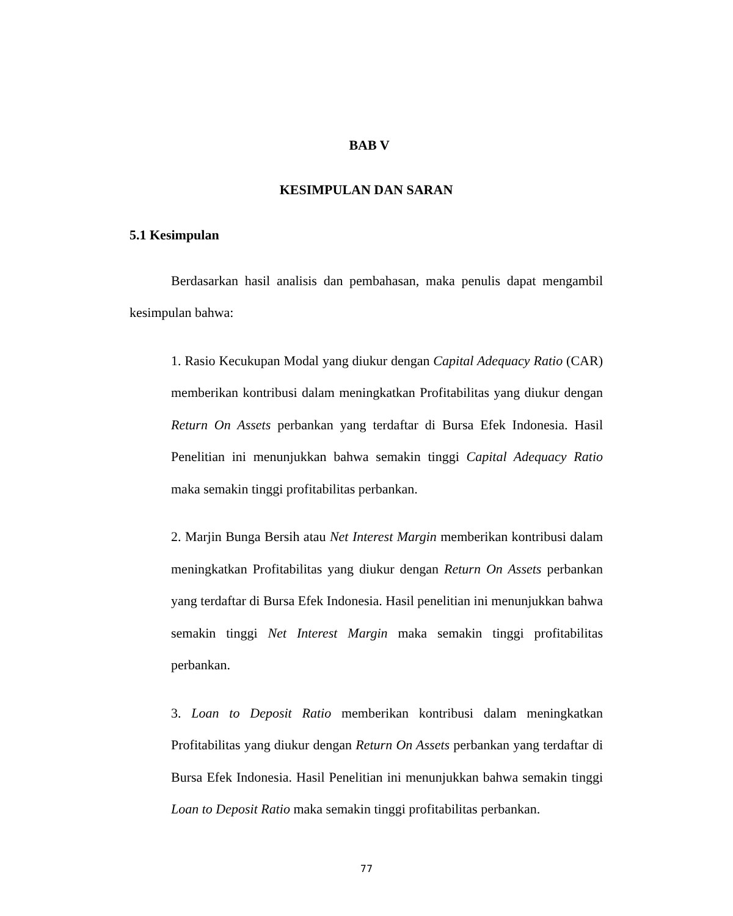BAB V
KESIMPULAN DAN SARAN
5.1 Kesimpulan
Berdasarkan hasil analisis dan pembahasan, maka penulis dapat mengambil kesimpulan bahwa:
1. Rasio Kecukupan Modal yang diukur dengan Capital Adequacy Ratio (CAR) memberikan kontribusi dalam meningkatkan Profitabilitas yang diukur dengan Return On Assets perbankan yang terdaftar di Bursa Efek Indonesia. Hasil Penelitian ini menunjukkan bahwa semakin tinggi Capital Adequacy Ratio maka semakin tinggi profitabilitas perbankan.
2. Marjin Bunga Bersih atau Net Interest Margin memberikan kontribusi dalam meningkatkan Profitabilitas yang diukur dengan Return On Assets perbankan yang terdaftar di Bursa Efek Indonesia. Hasil penelitian ini menunjukkan bahwa semakin tinggi Net Interest Margin maka semakin tinggi profitabilitas perbankan.
3. Loan to Deposit Ratio memberikan kontribusi dalam meningkatkan Profitabilitas yang diukur dengan Return On Assets perbankan yang terdaftar di Bursa Efek Indonesia. Hasil Penelitian ini menunjukkan bahwa semakin tinggi Loan to Deposit Ratio maka semakin tinggi profitabilitas perbankan.
77